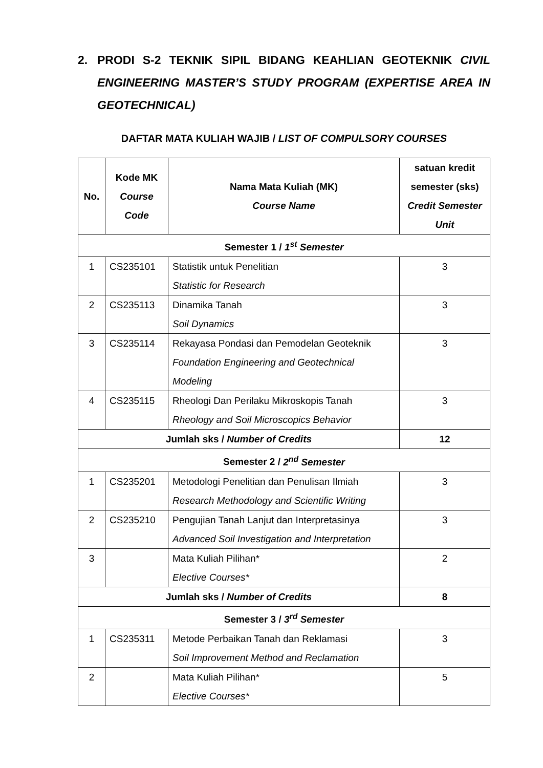2. PRODI S-2 TEKNIK SIPIL BIDANG KEAHLIAN GEOTEKNIK CIVIL ENGINEERING MASTER’S STUDY PROGRAM (EXPERTISE AREA IN GEOTECHNICAL)
DAFTAR MATA KULIAH WAJIB / LIST OF COMPULSORY COURSES
| No. | Kode MK Course Code | Nama Mata Kuliah (MK) Course Name | satuan kredit semester (sks) Credit Semester Unit |
| --- | --- | --- | --- |
| Semester 1 / 1<sup>st</sup> Semester | | | |
| 1 | CS235101 | Statistik untuk Penelitian Statistic for Research | 3 |
| 2 | CS235113 | Dinamika Tanah Soil Dynamics | 3 |
| 3 | CS235114 | Rekayasa Pondasi dan Pemodelan Geoteknik Foundation Engineering and Geotechnical Modeling | 3 |
| 4 | CS235115 | Rheologi Dan Perilaku Mikroskopis Tanah Rheology and Soil Microscopics Behavior | 3 |
| Jumlah sks / Number of Credits | | | 12 |
| Semester 2 / 2<sup>nd</sup> Semester | | | |
| 1 | CS235201 | Metodologi Penelitian dan Penulisan Ilmiah Research Methodology and Scientific Writing | 3 |
| 2 | CS235210 | Pengujian Tanah Lanjut dan Interpretasinya Advanced Soil Investigation and Interpretation | 3 |
| 3 | | Mata Kuliah Pilihan* Elective Courses* | 2 |
| Jumlah sks / Number of Credits | | | 8 |
| Semester 3 / 3<sup>rd</sup> Semester | | | |
| 1 | CS235311 | Metode Perbaikan Tanah dan Reklamasi Soil Improvement Method and Reclamation | 3 |
| 2 | | Mata Kuliah Pilihan* Elective Courses* | 5 |